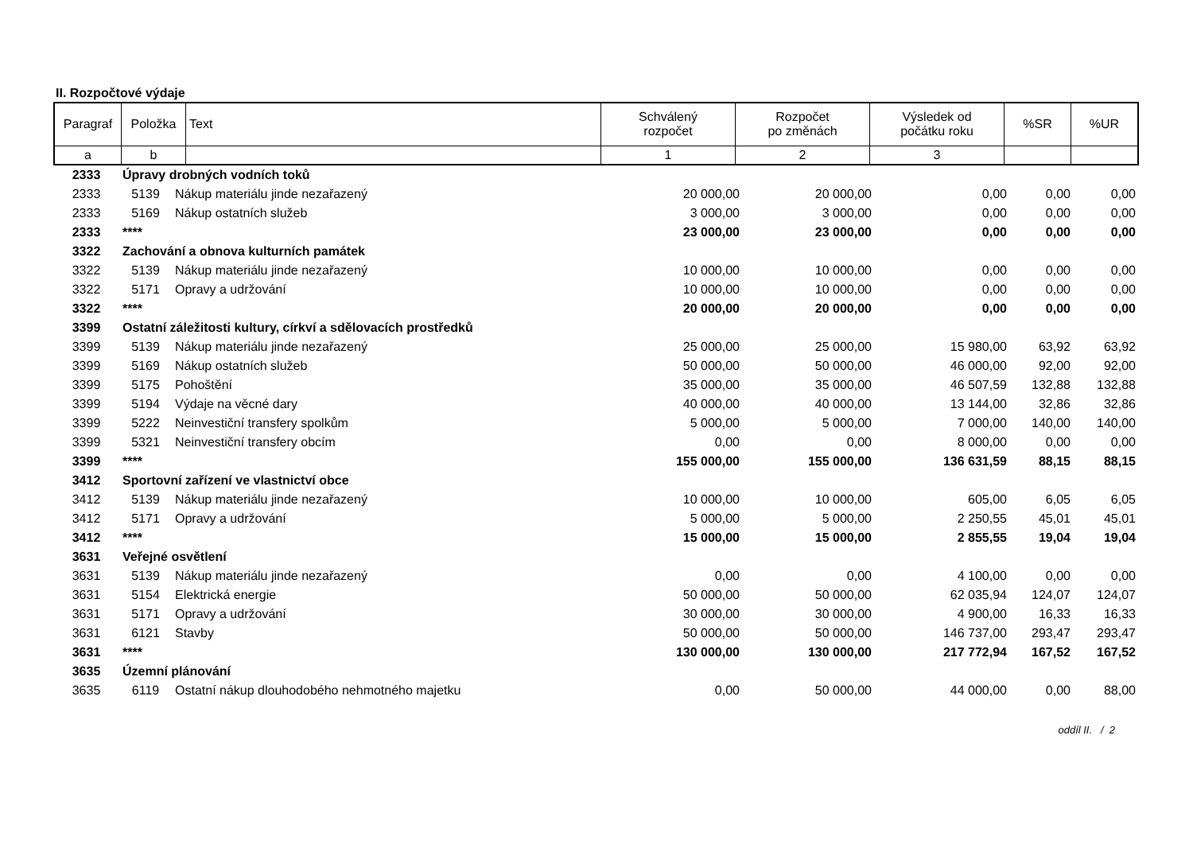II. Rozpočtové výdaje
| Paragraf | Položka | Text | Schválený rozpočet | Rozpočet po změnách | Výsledek od počátku roku | %SR | %UR |
| --- | --- | --- | --- | --- | --- | --- | --- |
| a | b | | 1 | 2 | 3 | | |
| 2333 | Úpravy drobných vodních toků | | | | | | |
| 2333 | 5139 | Nákup materiálu jinde nezařazený | 20 000,00 | 20 000,00 | 0,00 | 0,00 | 0,00 |
| 2333 | 5169 | Nákup ostatních služeb | 3 000,00 | 3 000,00 | 0,00 | 0,00 | 0,00 |
| 2333 | **** | | 23 000,00 | 23 000,00 | 0,00 | 0,00 | 0,00 |
| 3322 | Zachování a obnova kulturních památek | | | | | | |
| 3322 | 5139 | Nákup materiálu jinde nezařazený | 10 000,00 | 10 000,00 | 0,00 | 0,00 | 0,00 |
| 3322 | 5171 | Opravy a udržování | 10 000,00 | 10 000,00 | 0,00 | 0,00 | 0,00 |
| 3322 | **** | | 20 000,00 | 20 000,00 | 0,00 | 0,00 | 0,00 |
| 3399 | Ostatní záležitosti kultury, církví a sdělovacích prostředků | | | | | | |
| 3399 | 5139 | Nákup materiálu jinde nezařazený | 25 000,00 | 25 000,00 | 15 980,00 | 63,92 | 63,92 |
| 3399 | 5169 | Nákup ostatních služeb | 50 000,00 | 50 000,00 | 46 000,00 | 92,00 | 92,00 |
| 3399 | 5175 | Pohoštění | 35 000,00 | 35 000,00 | 46 507,59 | 132,88 | 132,88 |
| 3399 | 5194 | Výdaje na věcné dary | 40 000,00 | 40 000,00 | 13 144,00 | 32,86 | 32,86 |
| 3399 | 5222 | Neinvestiční transfery spolkům | 5 000,00 | 5 000,00 | 7 000,00 | 140,00 | 140,00 |
| 3399 | 5321 | Neinvestiční transfery obcím | 0,00 | 0,00 | 8 000,00 | 0,00 | 0,00 |
| 3399 | **** | | 155 000,00 | 155 000,00 | 136 631,59 | 88,15 | 88,15 |
| 3412 | Sportovní zařízení ve vlastnictví obce | | | | | | |
| 3412 | 5139 | Nákup materiálu jinde nezařazený | 10 000,00 | 10 000,00 | 605,00 | 6,05 | 6,05 |
| 3412 | 5171 | Opravy a udržování | 5 000,00 | 5 000,00 | 2 250,55 | 45,01 | 45,01 |
| 3412 | **** | | 15 000,00 | 15 000,00 | 2 855,55 | 19,04 | 19,04 |
| 3631 | Veřejné osvětlení | | | | | | |
| 3631 | 5139 | Nákup materiálu jinde nezařazený | 0,00 | 0,00 | 4 100,00 | 0,00 | 0,00 |
| 3631 | 5154 | Elektrická energie | 50 000,00 | 50 000,00 | 62 035,94 | 124,07 | 124,07 |
| 3631 | 5171 | Opravy a udržování | 30 000,00 | 30 000,00 | 4 900,00 | 16,33 | 16,33 |
| 3631 | 6121 | Stavby | 50 000,00 | 50 000,00 | 146 737,00 | 293,47 | 293,47 |
| 3631 | **** | | 130 000,00 | 130 000,00 | 217 772,94 | 167,52 | 167,52 |
| 3635 | Územní plánování | | | | | | |
| 3635 | 6119 | Ostatní nákup dlouhodobého nehmotného majetku | 0,00 | 50 000,00 | 44 000,00 | 0,00 | 88,00 |
oddíl II. / 2